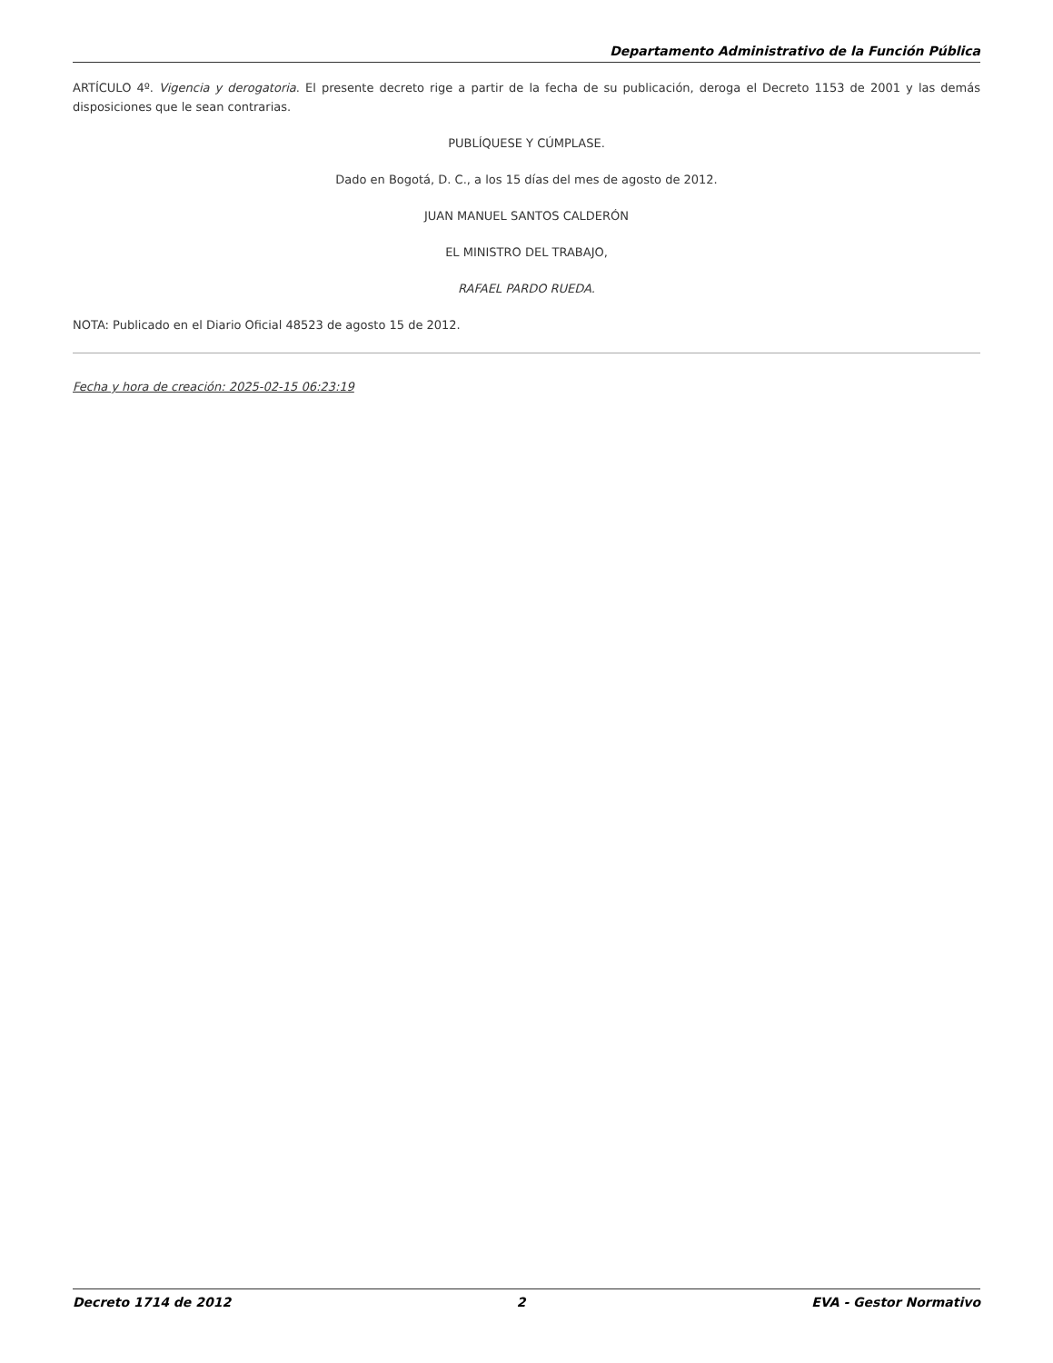Departamento Administrativo de la Función Pública
ARTÍCULO 4º. Vigencia y derogatoria. El presente decreto rige a partir de la fecha de su publicación, deroga el Decreto 1153 de 2001 y las demás disposiciones que le sean contrarias.
PUBLÍQUESE Y CÚMPLASE.
Dado en Bogotá, D. C., a los 15 días del mes de agosto de 2012.
JUAN MANUEL SANTOS CALDERÓN
EL MINISTRO DEL TRABAJO,
RAFAEL PARDO RUEDA.
NOTA: Publicado en el Diario Oficial 48523 de agosto 15 de 2012.
Fecha y hora de creación: 2025-02-15 06:23:19
Decreto 1714 de 2012 2 EVA - Gestor Normativo